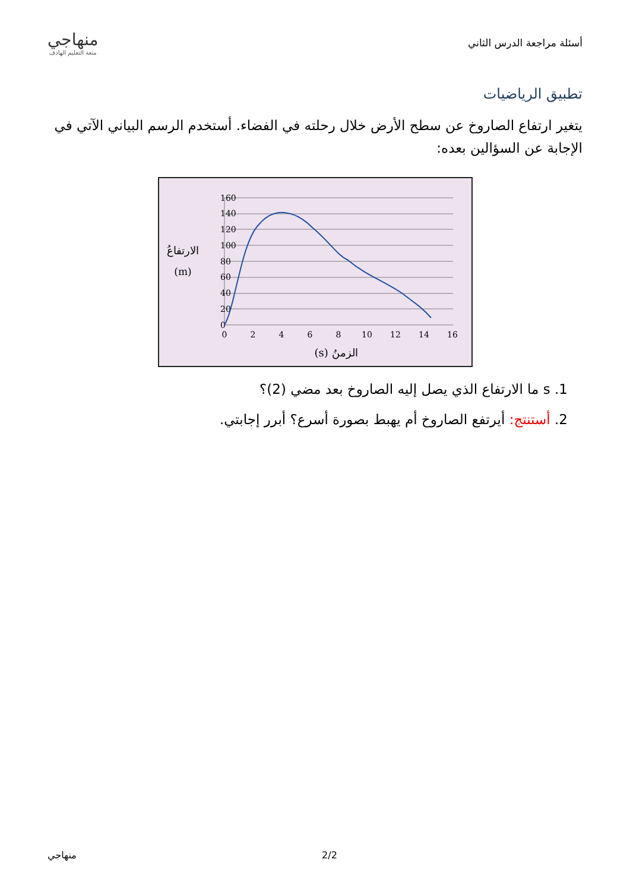أسئلة مراجعة الدرس الثاني
منهاجي
متعة التعليم الهادف
تطبيق الرياضيات
يتغير ارتفاع الصاروخ عن سطح الأرض خلال رحلته في الفضاء. أستخدم الرسم البياني الآتي في الإجابة عن السؤالين بعده:
160
140
120
100
80
60
40
20
0
0
2
4
6
8
10
12
14
16
الارتفاعُ
(m)
الزمنُ (s)
1. s ما الارتفاع الذي يصل إليه الصاروخ بعد مضي (2)؟
2. أستنتج: أيرتفع الصاروخ أم يهبط بصورة أسرع؟ أبرر إجابتي.
منهاجي 2/2